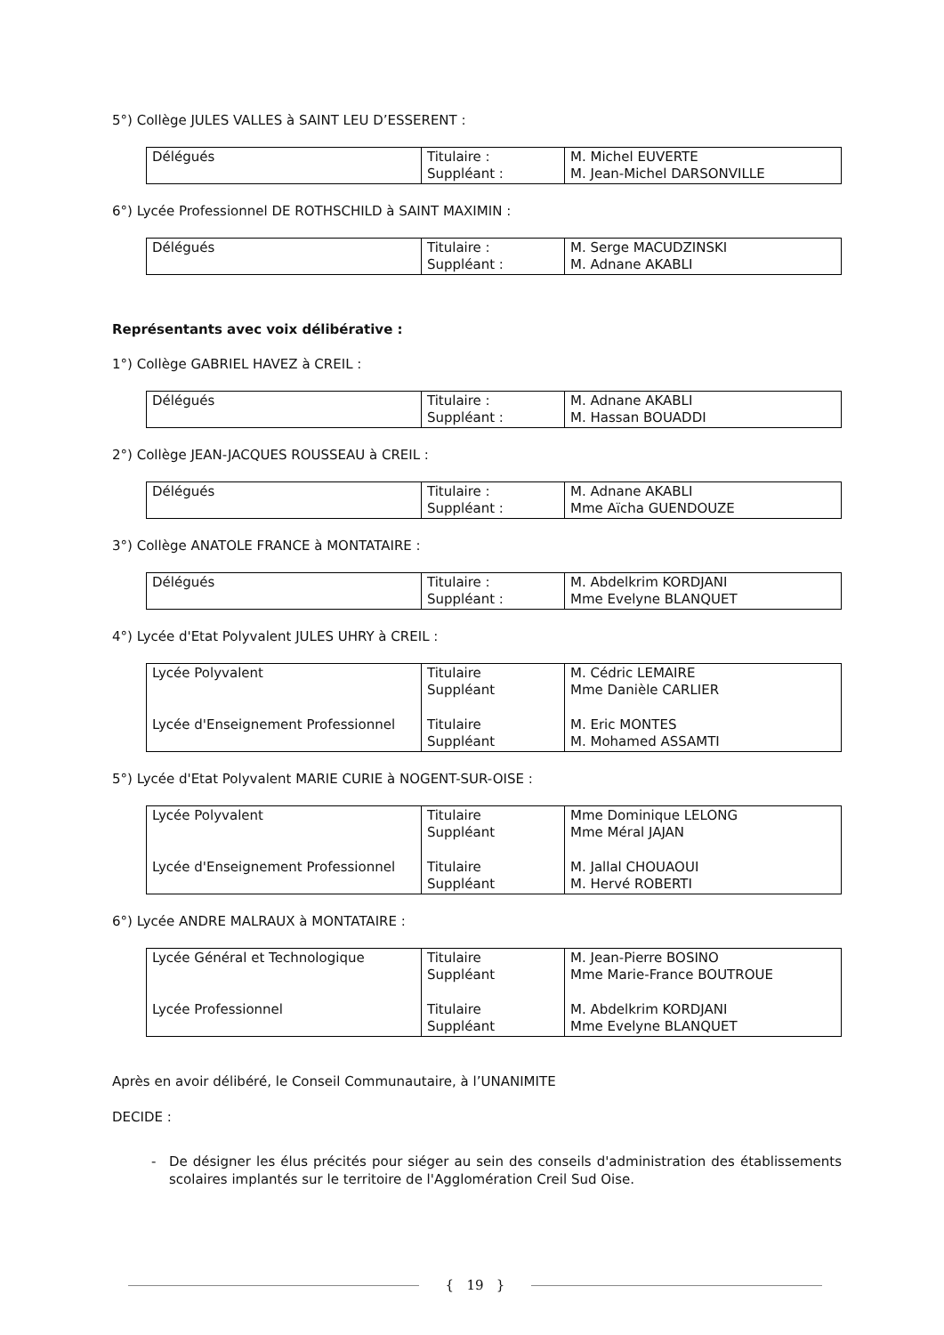5°) Collège JULES VALLES à SAINT LEU D’ESSERENT :
| Délégués | Titulaire : Suppléant : | M. Michel EUVERTE M. Jean-Michel DARSONVILLE |
6°) Lycée Professionnel DE ROTHSCHILD à SAINT MAXIMIN :
| Délégués | Titulaire : Suppléant : | M. Serge MACUDZINSKI M. Adnane AKABLI |
Représentants avec voix délibérative :
1°) Collège GABRIEL HAVEZ à CREIL :
| Délégués | Titulaire : Suppléant : | M. Adnane AKABLI M. Hassan BOUADDI |
2°) Collège JEAN-JACQUES ROUSSEAU à CREIL :
| Délégués | Titulaire : Suppléant : | M. Adnane AKABLI Mme Aïcha GUENDOUZE |
3°) Collège ANATOLE FRANCE à MONTATAIRE :
| Délégués | Titulaire : Suppléant : | M. Abdelkrim KORDJANI Mme Evelyne BLANQUET |
4°) Lycée d'Etat Polyvalent JULES UHRY à CREIL :
| Lycée Polyvalent Lycée d'Enseignement Professionnel | Titulaire Suppléant Titulaire Suppléant | M. Cédric LEMAIRE Mme Danièle CARLIER M. Eric MONTES M. Mohamed ASSAMTI |
5°) Lycée d'Etat Polyvalent MARIE CURIE à NOGENT-SUR-OISE :
| Lycée Polyvalent Lycée d'Enseignement Professionnel | Titulaire Suppléant Titulaire Suppléant | Mme Dominique LELONG Mme Méral JAJAN M. Jallal CHOUAOUI M. Hervé ROBERTI |
6°) Lycée ANDRE MALRAUX à MONTATAIRE :
| Lycée Général et Technologique Lycée Professionnel | Titulaire Suppléant Titulaire Suppléant | M. Jean-Pierre BOSINO Mme Marie-France BOUTROUE M. Abdelkrim KORDJANI Mme Evelyne BLANQUET |
Après en avoir délibéré, le Conseil Communautaire, à l’UNANIMITE
DECIDE :
- De désigner les élus précités pour siéger au sein des conseils d'administration des établissements scolaires implantés sur le territoire de l'Agglomération Creil Sud Oise.
{ 19 }